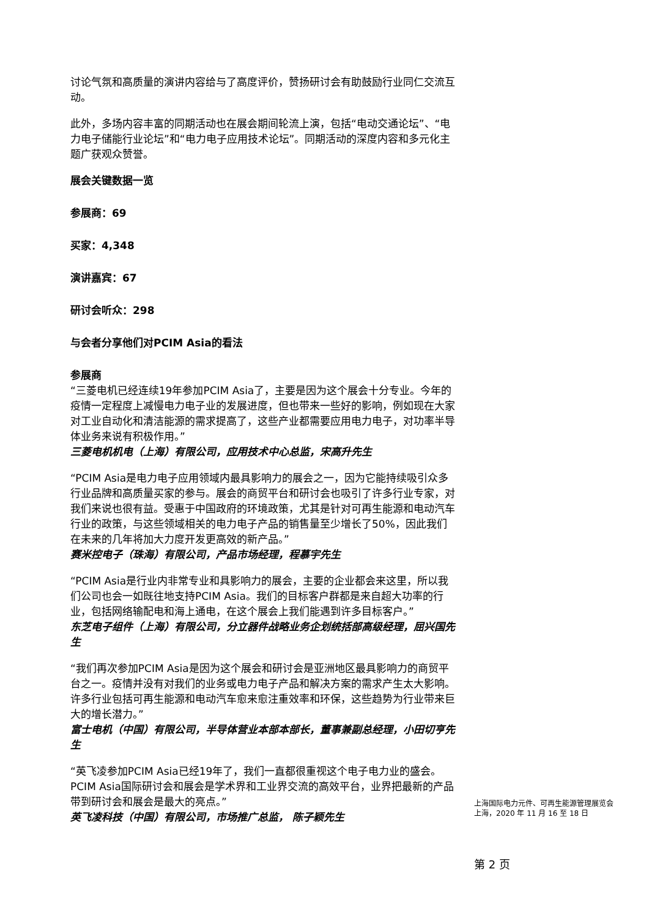讨论气氛和高质量的演讲内容给与了高度评价，赞扬研讨会有助鼓励行业同仁交流互动。
此外，多场内容丰富的同期活动也在展会期间轮流上演，包括“电动交通论坛”、“电力电子储能行业论坛”和“电力电子应用技术论坛”。同期活动的深度内容和多元化主题广获观众赞誉。
展会关键数据一览
参展商：69
买家：4,348
演讲嘉宾：67
研讨会听众：298
与会者分享他们对PCIM Asia的看法
参展商
“三菱电机已经连续19年参加PCIM Asia了，主要是因为这个展会十分专业。今年的疫情一定程度上减慢电力电子业的发展进度，但也带来一些好的影响，例如现在大家对工业自动化和清洁能源的需求提高了，这些产业都需要应用电力电子，对功率半导体业务来说有积极作用。”
三菱电机机电（上海）有限公司，应用技术中心总监，宋高升先生
“PCIM Asia是电力电子应用领域内最具影响力的展会之一，因为它能持续吸引众多行业品牌和高质量买家的参与。展会的商贸平台和研讨会也吸引了许多行业专家，对我们来说也很有益。受惠于中国政府的环境政策，尤其是针对可再生能源和电动汽车行业的政策，与这些领域相关的电力电子产品的销售量至少增长了50%，因此我们在未来的几年将加大力度开发更高效的新产品。”
赛米控电子（珠海）有限公司，产品市场经理，程慕宇先生
“PCIM Asia是行业内非常专业和具影响力的展会，主要的企业都会来这里，所以我们公司也会一如既往地支持PCIM Asia。我们的目标客户群都是来自超大功率的行业，包括网络输配电和海上通电，在这个展会上我们能遇到许多目标客户。”
东芝电子组件（上海）有限公司，分立器件战略业务企划统括部高级经理，屈兴国先生
“我们再次参加PCIM Asia是因为这个展会和研讨会是亚洲地区最具影响力的商贸平台之一。疫情并没有对我们的业务或电力电子产品和解决方案的需求产生太大影响。许多行业包括可再生能源和电动汽车愈来愈注重效率和环保，这些趋势为行业带来巨大的增长潜力。”
富士电机（中国）有限公司，半导体营业本部本部长，董事兼副总经理，小田切亨先生
“英飞凌参加PCIM Asia已经19年了，我们一直都很重视这个电子电力业的盛会。PCIM Asia国际研讨会和展会是学术界和工业界交流的高效平台，业界把最新的产品带到研讨会和展会是最大的亮点。”
英飞凌科技（中国）有限公司，市场推广总监， 陈子颖先生
上海国际电力元件、可再生能源管理展览会
上海，2020 年 11 月 16 至 18 日
第 2 页